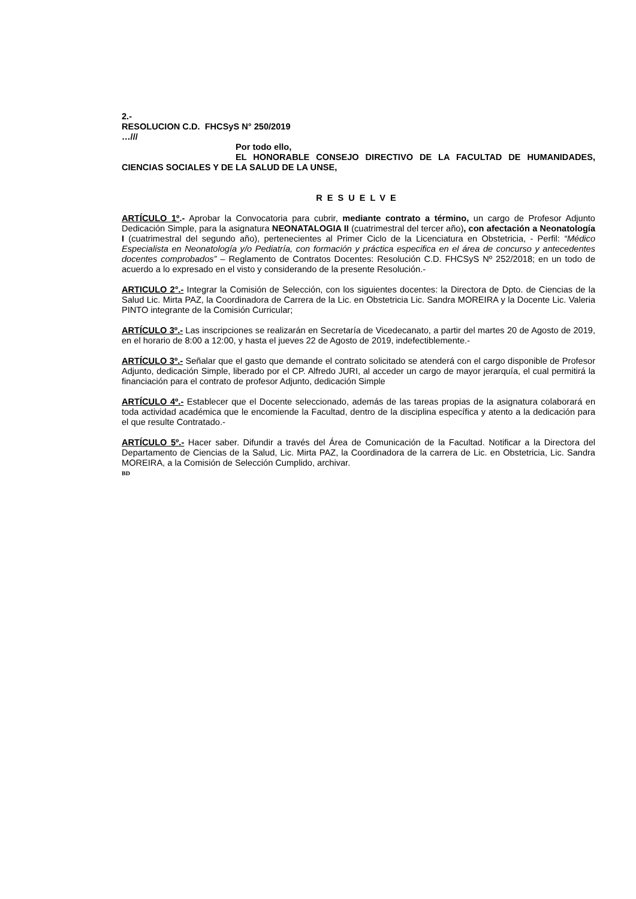2.-
RESOLUCION C.D. FHCSyS N° 250/2019
…///
Por todo ello,
EL HONORABLE CONSEJO DIRECTIVO DE LA FACULTAD DE HUMANIDADES, CIENCIAS SOCIALES Y DE LA SALUD DE LA UNSE,
RESUELVE
ARTÍCULO 1º.- Aprobar la Convocatoria para cubrir, mediante contrato a término, un cargo de Profesor Adjunto Dedicación Simple, para la asignatura NEONATALOGIA II (cuatrimestral del tercer año), con afectación a Neonatología I (cuatrimestral del segundo año), pertenecientes al Primer Ciclo de la Licenciatura en Obstetricia, - Perfil: “Médico Especialista en Neonatología y/o Pediatría, con formación y práctica especifica en el área de concurso y antecedentes docentes comprobados” – Reglamento de Contratos Docentes: Resolución C.D. FHCSyS Nº 252/2018; en un todo de acuerdo a lo expresado en el visto y considerando de la presente Resolución.-
ARTICULO 2°.- Integrar la Comisión de Selección, con los siguientes docentes: la Directora de Dpto. de Ciencias de la Salud Lic. Mirta PAZ, la Coordinadora de Carrera de la Lic. en Obstetricia Lic. Sandra MOREIRA y la Docente Lic. Valeria PINTO integrante de la Comisión Curricular;
ARTÍCULO 3º.- Las inscripciones se realizarán en Secretaría de Vicedecanato, a partir del martes 20 de Agosto de 2019, en el horario de 8:00 a 12:00, y hasta el jueves 22 de Agosto de 2019, indefectiblemente.-
ARTÍCULO 3º.- Señalar que el gasto que demande el contrato solicitado se atenderá con el cargo disponible de Profesor Adjunto, dedicación Simple, liberado por el CP. Alfredo JURI, al acceder un cargo de mayor jerarquía, el cual permitirá la financiación para el contrato de profesor Adjunto, dedicación Simple
ARTÍCULO 4º.- Establecer que el Docente seleccionado, además de las tareas propias de la asignatura colaborará en toda actividad académica que le encomiende la Facultad, dentro de la disciplina específica y atento a la dedicación para el que resulte Contratado.-
ARTÍCULO 5º.- Hacer saber. Difundir a través del Área de Comunicación de la Facultad. Notificar a la Directora del Departamento de Ciencias de la Salud, Lic. Mirta PAZ, la Coordinadora de la carrera de Lic. en Obstetricia, Lic. Sandra MOREIRA, a la Comisión de Selección Cumplido, archivar.
BD